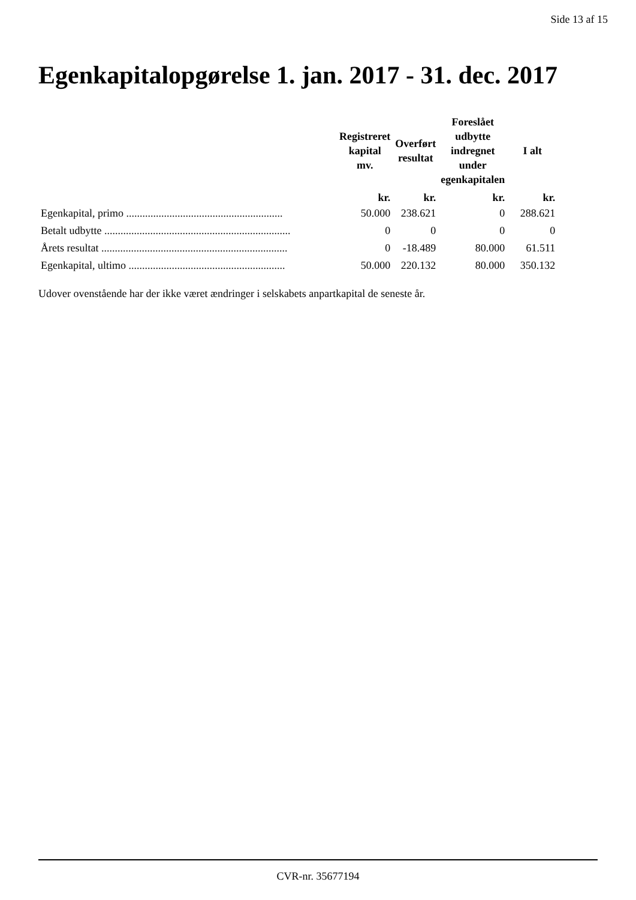Side 13 af 15
Egenkapitalopgørelse 1. jan. 2017 - 31. dec. 2017
| | Registreret kapital mv. | Overført resultat | Foreslået udbytte indregnet under egenkapitalen | I alt |
| --- | --- | --- | --- | --- |
| | kr. | kr. | kr. | kr. |
| Egenkapital, primo .......................................................... | 50.000 | 238.621 | 0 | 288.621 |
| Betalt udbytte ..................................................................... | 0 | 0 | 0 | 0 |
| Årets resultat ..................................................................... | 0 | -18.489 | 80.000 | 61.511 |
| Egenkapital, ultimo .......................................................... | 50.000 | 220.132 | 80.000 | 350.132 |
Udover ovenstående har der ikke været ændringer i selskabets anpartkapital de seneste år.
CVR-nr. 35677194